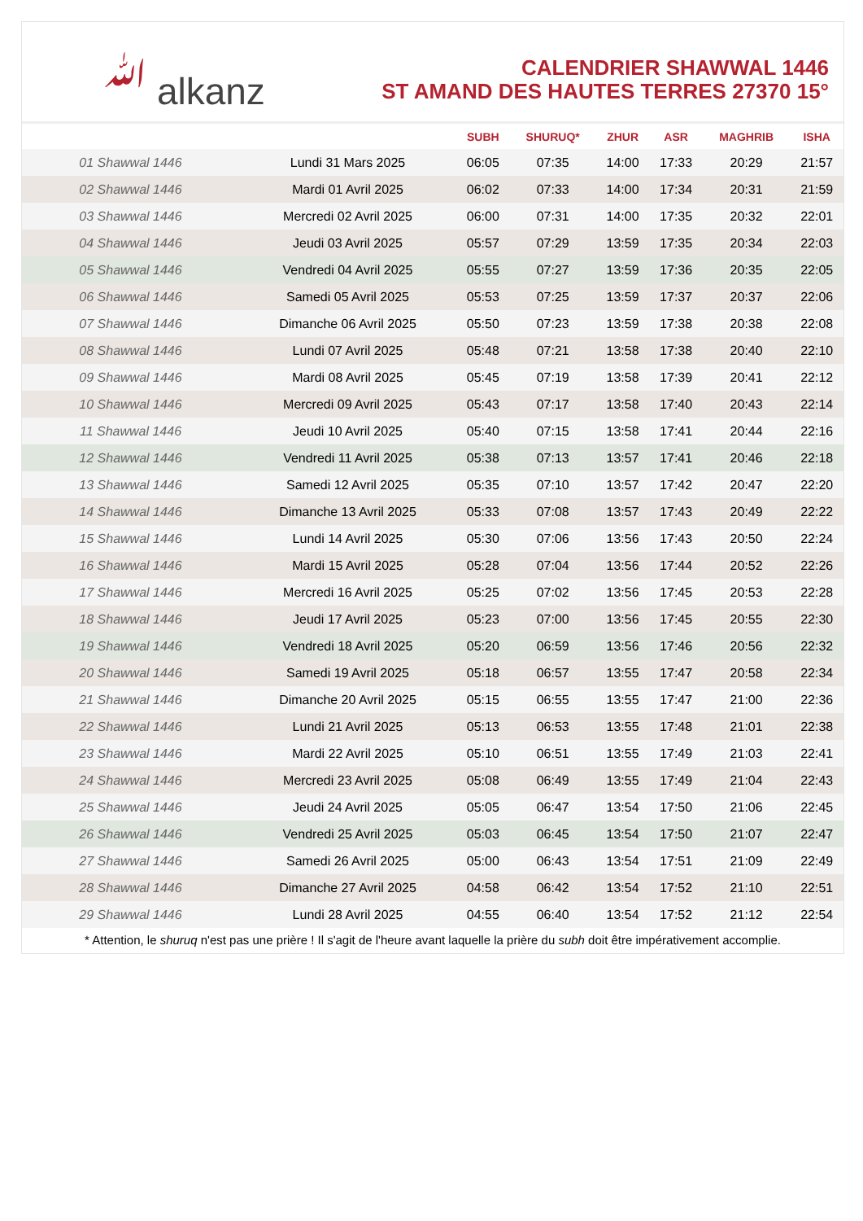ﷲ alkanz
CALENDRIER SHAWWAL 1446
ST AMAND DES HAUTES TERRES 27370 15°
| | | SUBH | SHURUQ* | ZHUR | ASR | MAGHRIB | ISHA |
| --- | --- | --- | --- | --- | --- | --- | --- |
| 01 Shawwal 1446 | Lundi 31 Mars 2025 | 06:05 | 07:35 | 14:00 | 17:33 | 20:29 | 21:57 |
| 02 Shawwal 1446 | Mardi 01 Avril 2025 | 06:02 | 07:33 | 14:00 | 17:34 | 20:31 | 21:59 |
| 03 Shawwal 1446 | Mercredi 02 Avril 2025 | 06:00 | 07:31 | 14:00 | 17:35 | 20:32 | 22:01 |
| 04 Shawwal 1446 | Jeudi 03 Avril 2025 | 05:57 | 07:29 | 13:59 | 17:35 | 20:34 | 22:03 |
| 05 Shawwal 1446 | Vendredi 04 Avril 2025 | 05:55 | 07:27 | 13:59 | 17:36 | 20:35 | 22:05 |
| 06 Shawwal 1446 | Samedi 05 Avril 2025 | 05:53 | 07:25 | 13:59 | 17:37 | 20:37 | 22:06 |
| 07 Shawwal 1446 | Dimanche 06 Avril 2025 | 05:50 | 07:23 | 13:59 | 17:38 | 20:38 | 22:08 |
| 08 Shawwal 1446 | Lundi 07 Avril 2025 | 05:48 | 07:21 | 13:58 | 17:38 | 20:40 | 22:10 |
| 09 Shawwal 1446 | Mardi 08 Avril 2025 | 05:45 | 07:19 | 13:58 | 17:39 | 20:41 | 22:12 |
| 10 Shawwal 1446 | Mercredi 09 Avril 2025 | 05:43 | 07:17 | 13:58 | 17:40 | 20:43 | 22:14 |
| 11 Shawwal 1446 | Jeudi 10 Avril 2025 | 05:40 | 07:15 | 13:58 | 17:41 | 20:44 | 22:16 |
| 12 Shawwal 1446 | Vendredi 11 Avril 2025 | 05:38 | 07:13 | 13:57 | 17:41 | 20:46 | 22:18 |
| 13 Shawwal 1446 | Samedi 12 Avril 2025 | 05:35 | 07:10 | 13:57 | 17:42 | 20:47 | 22:20 |
| 14 Shawwal 1446 | Dimanche 13 Avril 2025 | 05:33 | 07:08 | 13:57 | 17:43 | 20:49 | 22:22 |
| 15 Shawwal 1446 | Lundi 14 Avril 2025 | 05:30 | 07:06 | 13:56 | 17:43 | 20:50 | 22:24 |
| 16 Shawwal 1446 | Mardi 15 Avril 2025 | 05:28 | 07:04 | 13:56 | 17:44 | 20:52 | 22:26 |
| 17 Shawwal 1446 | Mercredi 16 Avril 2025 | 05:25 | 07:02 | 13:56 | 17:45 | 20:53 | 22:28 |
| 18 Shawwal 1446 | Jeudi 17 Avril 2025 | 05:23 | 07:00 | 13:56 | 17:45 | 20:55 | 22:30 |
| 19 Shawwal 1446 | Vendredi 18 Avril 2025 | 05:20 | 06:59 | 13:56 | 17:46 | 20:56 | 22:32 |
| 20 Shawwal 1446 | Samedi 19 Avril 2025 | 05:18 | 06:57 | 13:55 | 17:47 | 20:58 | 22:34 |
| 21 Shawwal 1446 | Dimanche 20 Avril 2025 | 05:15 | 06:55 | 13:55 | 17:47 | 21:00 | 22:36 |
| 22 Shawwal 1446 | Lundi 21 Avril 2025 | 05:13 | 06:53 | 13:55 | 17:48 | 21:01 | 22:38 |
| 23 Shawwal 1446 | Mardi 22 Avril 2025 | 05:10 | 06:51 | 13:55 | 17:49 | 21:03 | 22:41 |
| 24 Shawwal 1446 | Mercredi 23 Avril 2025 | 05:08 | 06:49 | 13:55 | 17:49 | 21:04 | 22:43 |
| 25 Shawwal 1446 | Jeudi 24 Avril 2025 | 05:05 | 06:47 | 13:54 | 17:50 | 21:06 | 22:45 |
| 26 Shawwal 1446 | Vendredi 25 Avril 2025 | 05:03 | 06:45 | 13:54 | 17:50 | 21:07 | 22:47 |
| 27 Shawwal 1446 | Samedi 26 Avril 2025 | 05:00 | 06:43 | 13:54 | 17:51 | 21:09 | 22:49 |
| 28 Shawwal 1446 | Dimanche 27 Avril 2025 | 04:58 | 06:42 | 13:54 | 17:52 | 21:10 | 22:51 |
| 29 Shawwal 1446 | Lundi 28 Avril 2025 | 04:55 | 06:40 | 13:54 | 17:52 | 21:12 | 22:54 |
* Attention, le shuruq n'est pas une prière ! Il s'agit de l'heure avant laquelle la prière du subh doit être impérativement accomplie.